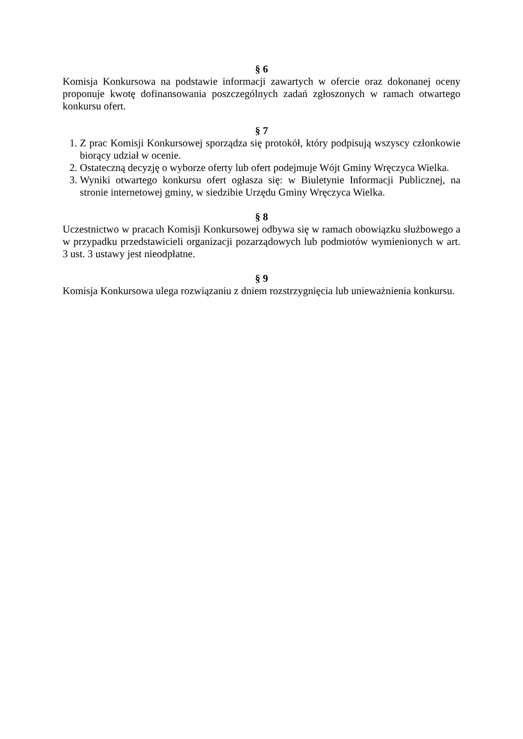§ 6
Komisja Konkursowa na podstawie informacji zawartych w ofercie oraz dokonanej oceny proponuje kwotę dofinansowania poszczególnych zadań zgłoszonych w ramach otwartego konkursu ofert.
§ 7
1. Z prac Komisji Konkursowej sporządza się protokół, który podpisują wszyscy członkowie biorący udział w ocenie.
2. Ostateczną decyzję o wyborze oferty lub ofert podejmuje Wójt Gminy Wręczyca Wielka.
3. Wyniki otwartego konkursu ofert ogłasza się: w Biuletynie Informacji Publicznej, na stronie internetowej gminy, w siedzibie Urzędu Gminy Wręczyca Wielka.
§ 8
Uczestnictwo w pracach Komisji Konkursowej odbywa się w ramach obowiązku służbowego a w przypadku przedstawicieli organizacji pozarządowych lub podmiotów wymienionych w art. 3 ust. 3 ustawy jest nieodpłatne.
§ 9
Komisja Konkursowa ulega rozwiązaniu z dniem rozstrzygnięcia lub unieważnienia konkursu.